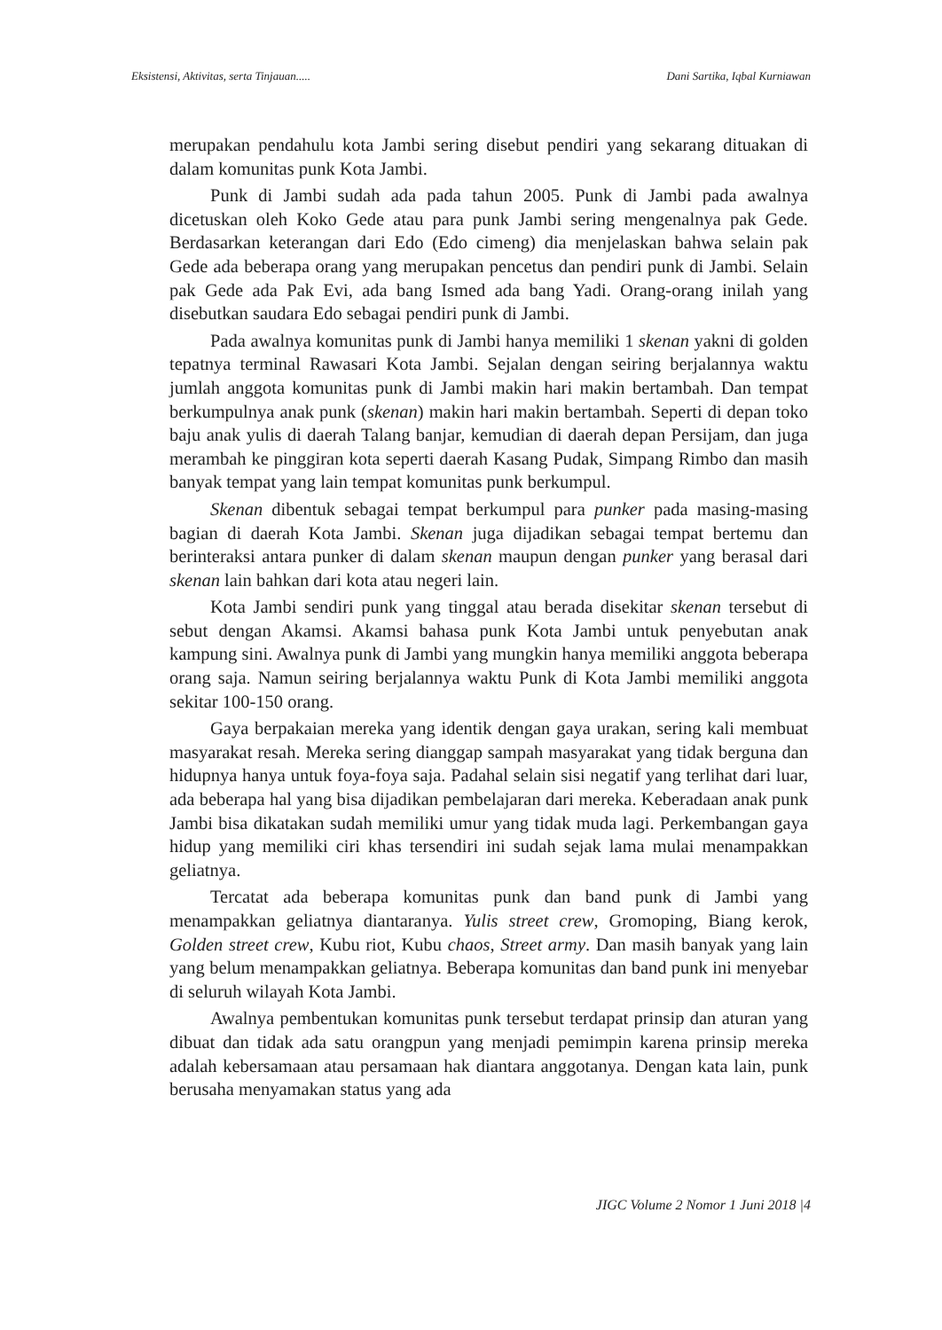Eksistensi, Aktivitas, serta Tinjauan..... Dani Sartika, Iqbal Kurniawan
merupakan pendahulu kota Jambi sering disebut pendiri yang sekarang dituakan di dalam komunitas punk Kota Jambi.
Punk di Jambi sudah ada pada tahun 2005. Punk di Jambi pada awalnya dicetuskan oleh Koko Gede atau para punk Jambi sering mengenalnya pak Gede. Berdasarkan keterangan dari Edo (Edo cimeng) dia menjelaskan bahwa selain pak Gede ada beberapa orang yang merupakan pencetus dan pendiri punk di Jambi. Selain pak Gede ada Pak Evi, ada bang Ismed ada bang Yadi. Orang-orang inilah yang disebutkan saudara Edo sebagai pendiri punk di Jambi.
Pada awalnya komunitas punk di Jambi hanya memiliki 1 skenan yakni di golden tepatnya terminal Rawasari Kota Jambi. Sejalan dengan seiring berjalannya waktu jumlah anggota komunitas punk di Jambi makin hari makin bertambah. Dan tempat berkumpulnya anak punk (skenan) makin hari makin bertambah. Seperti di depan toko baju anak yulis di daerah Talang banjar, kemudian di daerah depan Persijam, dan juga merambah ke pinggiran kota seperti daerah Kasang Pudak, Simpang Rimbo dan masih banyak tempat yang lain tempat komunitas punk berkumpul.
Skenan dibentuk sebagai tempat berkumpul para punker pada masing-masing bagian di daerah Kota Jambi. Skenan juga dijadikan sebagai tempat bertemu dan berinteraksi antara punker di dalam skenan maupun dengan punker yang berasal dari skenan lain bahkan dari kota atau negeri lain.
Kota Jambi sendiri punk yang tinggal atau berada disekitar skenan tersebut di sebut dengan Akamsi. Akamsi bahasa punk Kota Jambi untuk penyebutan anak kampung sini. Awalnya punk di Jambi yang mungkin hanya memiliki anggota beberapa orang saja. Namun seiring berjalannya waktu Punk di Kota Jambi memiliki anggota sekitar 100-150 orang.
Gaya berpakaian mereka yang identik dengan gaya urakan, sering kali membuat masyarakat resah. Mereka sering dianggap sampah masyarakat yang tidak berguna dan hidupnya hanya untuk foya-foya saja. Padahal selain sisi negatif yang terlihat dari luar, ada beberapa hal yang bisa dijadikan pembelajaran dari mereka. Keberadaan anak punk Jambi bisa dikatakan sudah memiliki umur yang tidak muda lagi. Perkembangan gaya hidup yang memiliki ciri khas tersendiri ini sudah sejak lama mulai menampakkan geliatnya.
Tercatat ada beberapa komunitas punk dan band punk di Jambi yang menampakkan geliatnya diantaranya. Yulis street crew, Gromoping, Biang kerok, Golden street crew, Kubu riot, Kubu chaos, Street army. Dan masih banyak yang lain yang belum menampakkan geliatnya. Beberapa komunitas dan band punk ini menyebar di seluruh wilayah Kota Jambi.
Awalnya pembentukan komunitas punk tersebut terdapat prinsip dan aturan yang dibuat dan tidak ada satu orangpun yang menjadi pemimpin karena prinsip mereka adalah kebersamaan atau persamaan hak diantara anggotanya. Dengan kata lain, punk berusaha menyamakan status yang ada
JIGC Volume 2 Nomor 1 Juni 2018 |4